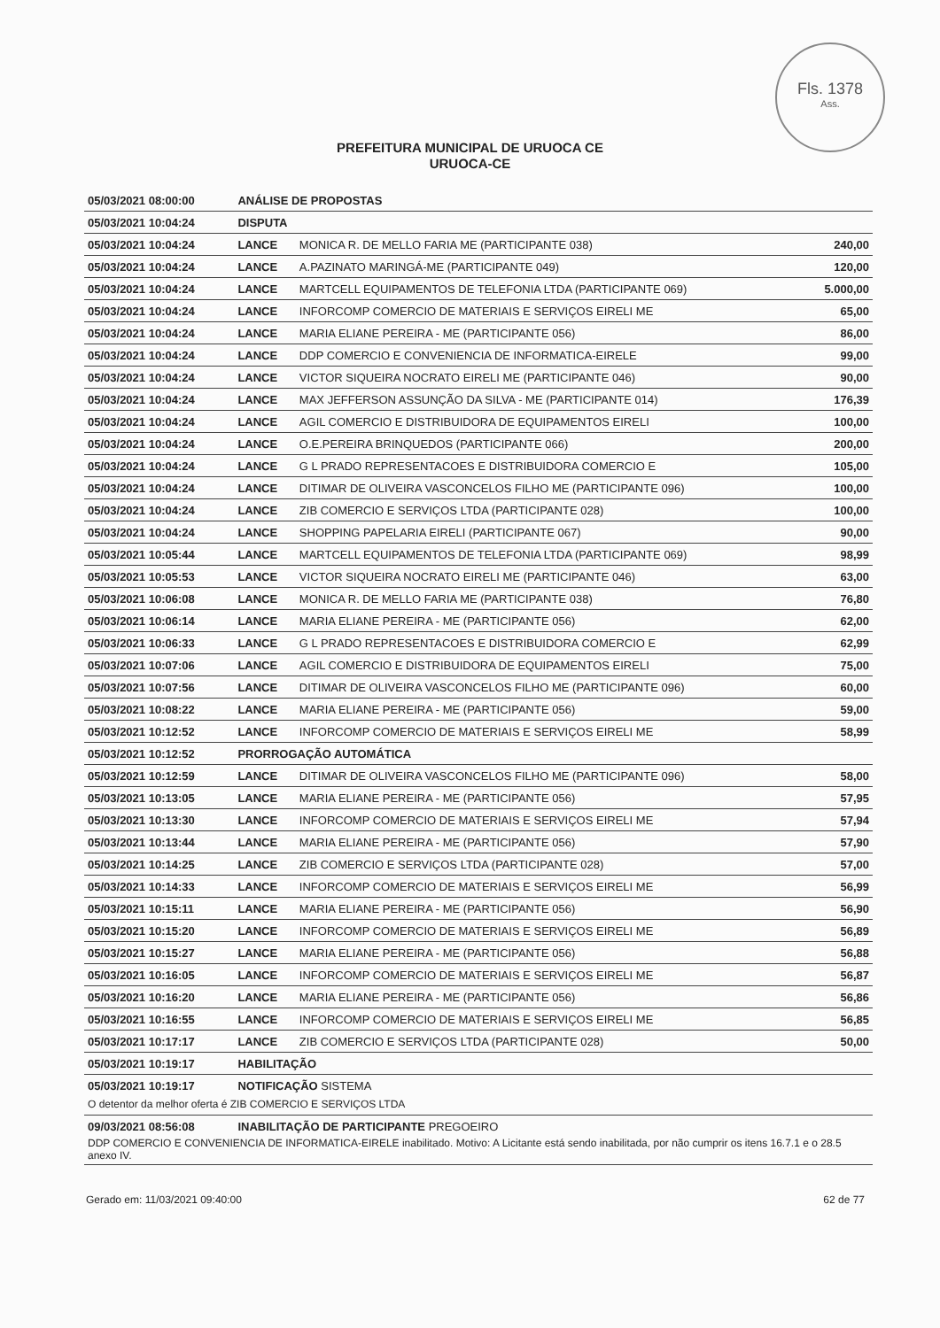Fls. 1378
Ass.
PREFEITURA MUNICIPAL DE URUOCA CE
URUOCA-CE
| 05/03/2021 08:00:00 | ANÁLISE DE PROPOSTAS | | |
| 05/03/2021 10:04:24 | DISPUTA | | |
| 05/03/2021 10:04:24 | LANCE | MONICA R. DE MELLO FARIA ME (PARTICIPANTE 038) | 240,00 |
| 05/03/2021 10:04:24 | LANCE | A.PAZINATO MARINGÁ-ME (PARTICIPANTE 049) | 120,00 |
| 05/03/2021 10:04:24 | LANCE | MARTCELL EQUIPAMENTOS DE TELEFONIA LTDA (PARTICIPANTE 069) | 5.000,00 |
| 05/03/2021 10:04:24 | LANCE | INFORCOMP COMERCIO DE MATERIAIS E SERVIÇOS EIRELI ME | 65,00 |
| 05/03/2021 10:04:24 | LANCE | MARIA ELIANE PEREIRA - ME (PARTICIPANTE 056) | 86,00 |
| 05/03/2021 10:04:24 | LANCE | DDP COMERCIO E CONVENIENCIA DE INFORMATICA-EIRELE | 99,00 |
| 05/03/2021 10:04:24 | LANCE | VICTOR SIQUEIRA NOCRATO EIRELI ME (PARTICIPANTE 046) | 90,00 |
| 05/03/2021 10:04:24 | LANCE | MAX JEFFERSON ASSUNÇÃO DA SILVA - ME (PARTICIPANTE 014) | 176,39 |
| 05/03/2021 10:04:24 | LANCE | AGIL COMERCIO E DISTRIBUIDORA DE EQUIPAMENTOS EIRELI | 100,00 |
| 05/03/2021 10:04:24 | LANCE | O.E.PEREIRA BRINQUEDOS (PARTICIPANTE 066) | 200,00 |
| 05/03/2021 10:04:24 | LANCE | G L PRADO REPRESENTACOES E DISTRIBUIDORA COMERCIO E | 105,00 |
| 05/03/2021 10:04:24 | LANCE | DITIMAR DE OLIVEIRA VASCONCELOS FILHO ME (PARTICIPANTE 096) | 100,00 |
| 05/03/2021 10:04:24 | LANCE | ZIB COMERCIO E SERVIÇOS LTDA (PARTICIPANTE 028) | 100,00 |
| 05/03/2021 10:04:24 | LANCE | SHOPPING PAPELARIA EIRELI (PARTICIPANTE 067) | 90,00 |
| 05/03/2021 10:05:44 | LANCE | MARTCELL EQUIPAMENTOS DE TELEFONIA LTDA (PARTICIPANTE 069) | 98,99 |
| 05/03/2021 10:05:53 | LANCE | VICTOR SIQUEIRA NOCRATO EIRELI ME (PARTICIPANTE 046) | 63,00 |
| 05/03/2021 10:06:08 | LANCE | MONICA R. DE MELLO FARIA ME (PARTICIPANTE 038) | 76,80 |
| 05/03/2021 10:06:14 | LANCE | MARIA ELIANE PEREIRA - ME (PARTICIPANTE 056) | 62,00 |
| 05/03/2021 10:06:33 | LANCE | G L PRADO REPRESENTACOES E DISTRIBUIDORA COMERCIO E | 62,99 |
| 05/03/2021 10:07:06 | LANCE | AGIL COMERCIO E DISTRIBUIDORA DE EQUIPAMENTOS EIRELI | 75,00 |
| 05/03/2021 10:07:56 | LANCE | DITIMAR DE OLIVEIRA VASCONCELOS FILHO ME (PARTICIPANTE 096) | 60,00 |
| 05/03/2021 10:08:22 | LANCE | MARIA ELIANE PEREIRA - ME (PARTICIPANTE 056) | 59,00 |
| 05/03/2021 10:12:52 | LANCE | INFORCOMP COMERCIO DE MATERIAIS E SERVIÇOS EIRELI ME | 58,99 |
| 05/03/2021 10:12:52 | PRORROGAÇÃO AUTOMÁTICA | | |
| 05/03/2021 10:12:59 | LANCE | DITIMAR DE OLIVEIRA VASCONCELOS FILHO ME (PARTICIPANTE 096) | 58,00 |
| 05/03/2021 10:13:05 | LANCE | MARIA ELIANE PEREIRA - ME (PARTICIPANTE 056) | 57,95 |
| 05/03/2021 10:13:30 | LANCE | INFORCOMP COMERCIO DE MATERIAIS E SERVIÇOS EIRELI ME | 57,94 |
| 05/03/2021 10:13:44 | LANCE | MARIA ELIANE PEREIRA - ME (PARTICIPANTE 056) | 57,90 |
| 05/03/2021 10:14:25 | LANCE | ZIB COMERCIO E SERVIÇOS LTDA (PARTICIPANTE 028) | 57,00 |
| 05/03/2021 10:14:33 | LANCE | INFORCOMP COMERCIO DE MATERIAIS E SERVIÇOS EIRELI ME | 56,99 |
| 05/03/2021 10:15:11 | LANCE | MARIA ELIANE PEREIRA - ME (PARTICIPANTE 056) | 56,90 |
| 05/03/2021 10:15:20 | LANCE | INFORCOMP COMERCIO DE MATERIAIS E SERVIÇOS EIRELI ME | 56,89 |
| 05/03/2021 10:15:27 | LANCE | MARIA ELIANE PEREIRA - ME (PARTICIPANTE 056) | 56,88 |
| 05/03/2021 10:16:05 | LANCE | INFORCOMP COMERCIO DE MATERIAIS E SERVIÇOS EIRELI ME | 56,87 |
| 05/03/2021 10:16:20 | LANCE | MARIA ELIANE PEREIRA - ME (PARTICIPANTE 056) | 56,86 |
| 05/03/2021 10:16:55 | LANCE | INFORCOMP COMERCIO DE MATERIAIS E SERVIÇOS EIRELI ME | 56,85 |
| 05/03/2021 10:17:17 | LANCE | ZIB COMERCIO E SERVIÇOS LTDA (PARTICIPANTE 028) | 50,00 |
| 05/03/2021 10:19:17 | HABILITAÇÃO | | |
| 05/03/2021 10:19:17 | NOTIFICAÇÃO SISTEMA | | |
| O detentor da melhor oferta é ZIB COMERCIO E SERVIÇOS LTDA | | | |
| 09/03/2021 08:56:08 | INABILITAÇÃO DE PARTICIPANTE PREGOEIRO | | |
| DDP COMERCIO E CONVENIENCIA DE INFORMATICA-EIRELE inabilitado. Motivo: A Licitante está sendo inabilitada, por não cumprir os itens 16.7.1 e o 28.5 anexo IV. | | | |
Gerado em: 11/03/2021 09:40:00 62 de 77